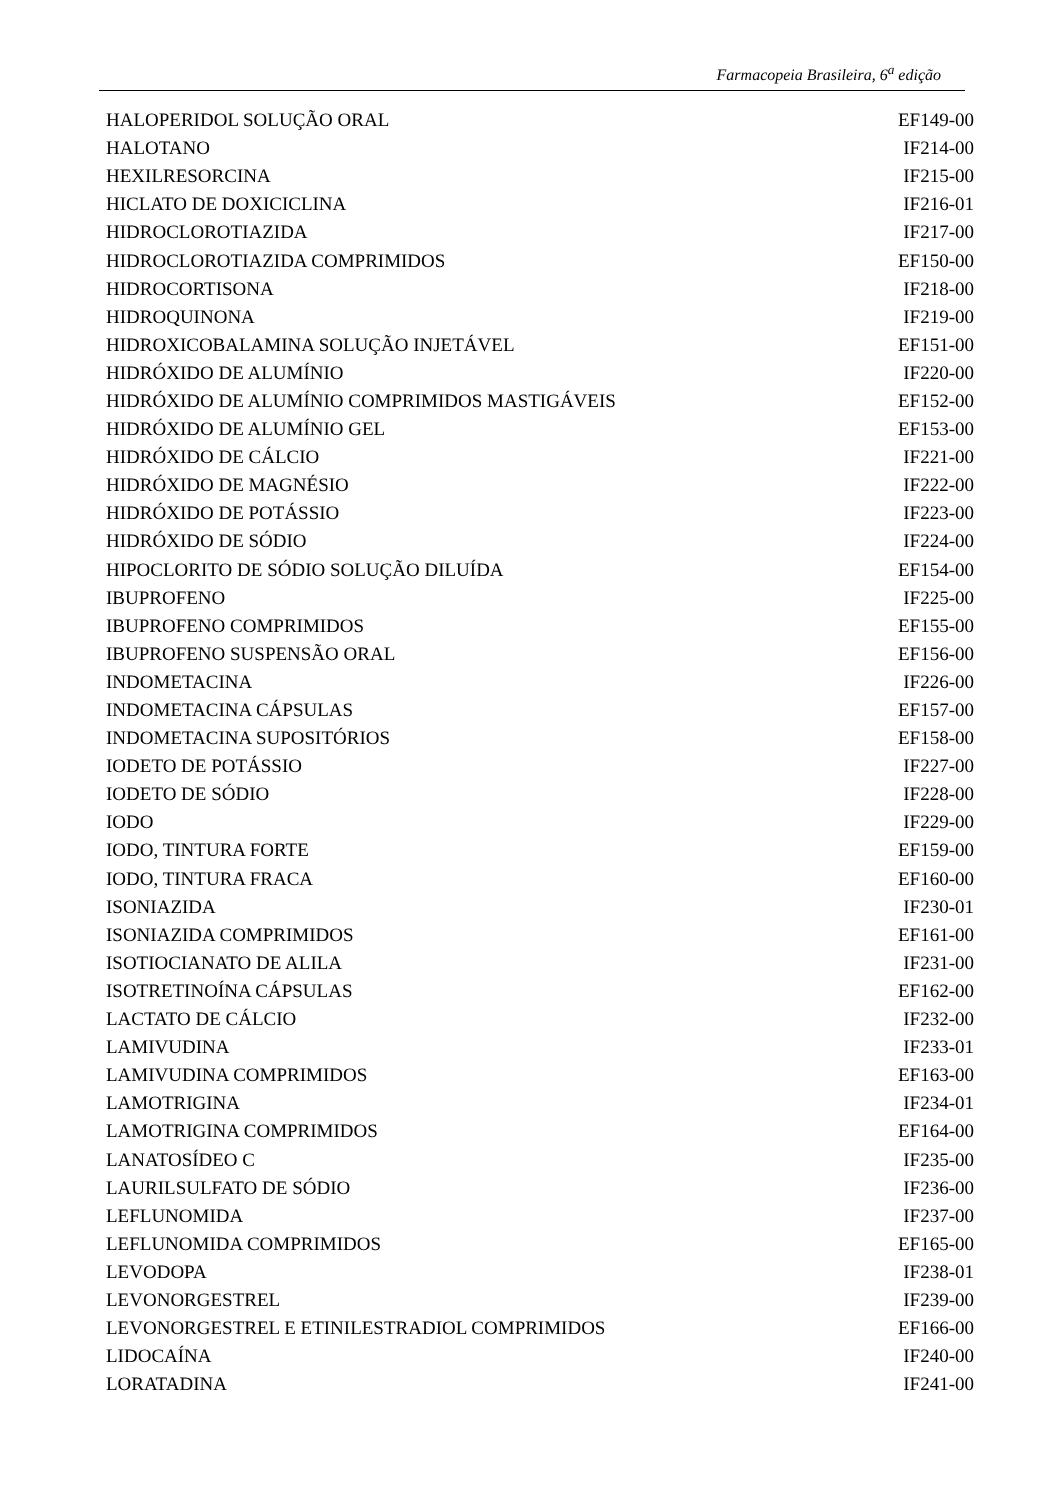Farmacopeia Brasileira, 6<sup>a</sup> edição
| HALOPERIDOL SOLUÇÃO ORAL | EF149-00 |
| HALOTANO | IF214-00 |
| HEXILRESORCINA | IF215-00 |
| HICLATO DE DOXICICLINA | IF216-01 |
| HIDROCLOROTIAZIDA | IF217-00 |
| HIDROCLOROTIAZIDA COMPRIMIDOS | EF150-00 |
| HIDROCORTISONA | IF218-00 |
| HIDROQUINONA | IF219-00 |
| HIDROXICOBALAMINA SOLUÇÃO INJETÁVEL | EF151-00 |
| HIDRÓXIDO DE ALUMÍNIO | IF220-00 |
| HIDRÓXIDO DE ALUMÍNIO COMPRIMIDOS MASTIGÁVEIS | EF152-00 |
| HIDRÓXIDO DE ALUMÍNIO GEL | EF153-00 |
| HIDRÓXIDO DE CÁLCIO | IF221-00 |
| HIDRÓXIDO DE MAGNÉSIO | IF222-00 |
| HIDRÓXIDO DE POTÁSSIO | IF223-00 |
| HIDRÓXIDO DE SÓDIO | IF224-00 |
| HIPOCLORITO DE SÓDIO SOLUÇÃO DILUÍDA | EF154-00 |
| IBUPROFENO | IF225-00 |
| IBUPROFENO COMPRIMIDOS | EF155-00 |
| IBUPROFENO SUSPENSÃO ORAL | EF156-00 |
| INDOMETACINA | IF226-00 |
| INDOMETACINA CÁPSULAS | EF157-00 |
| INDOMETACINA SUPOSITÓRIOS | EF158-00 |
| IODETO DE POTÁSSIO | IF227-00 |
| IODETO DE SÓDIO | IF228-00 |
| IODO | IF229-00 |
| IODO, TINTURA FORTE | EF159-00 |
| IODO, TINTURA FRACA | EF160-00 |
| ISONIAZIDA | IF230-01 |
| ISONIAZIDA COMPRIMIDOS | EF161-00 |
| ISOTIOCIANATO DE ALILA | IF231-00 |
| ISOTRETINOÍNA CÁPSULAS | EF162-00 |
| LACTATO DE CÁLCIO | IF232-00 |
| LAMIVUDINA | IF233-01 |
| LAMIVUDINA COMPRIMIDOS | EF163-00 |
| LAMOTRIGINA | IF234-01 |
| LAMOTRIGINA COMPRIMIDOS | EF164-00 |
| LANATOSÍDEO C | IF235-00 |
| LAURILSULFATO DE SÓDIO | IF236-00 |
| LEFLUNOMIDA | IF237-00 |
| LEFLUNOMIDA COMPRIMIDOS | EF165-00 |
| LEVODOPA | IF238-01 |
| LEVONORGESTREL | IF239-00 |
| LEVONORGESTREL E ETINILESTRADIOL COMPRIMIDOS | EF166-00 |
| LIDOCAÍNA | IF240-00 |
| LORATADINA | IF241-00 |